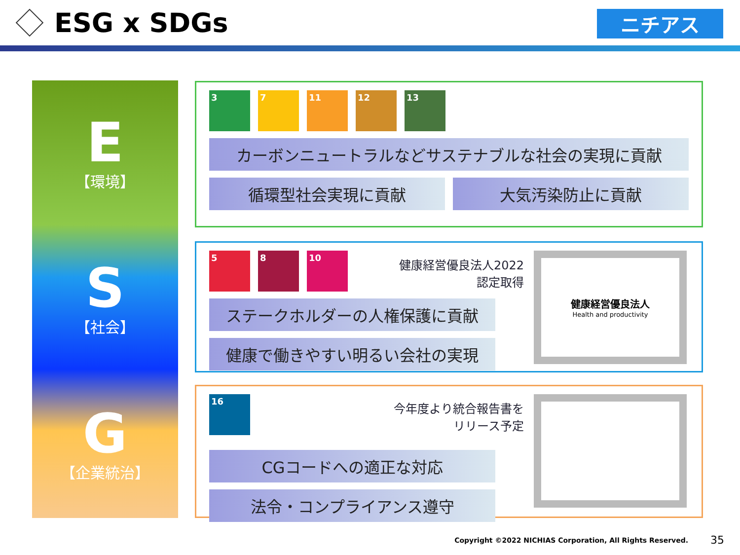ESG x SDGs
ニチアス
E
【環境】
S
【社会】
G
【企業統治】
3 7 11 12 13
カーボンニュートラルなどサステナブルな社会の実現に貢献
循環型社会実現に貢献 大気汚染防止に貢献
5 8 10
健康経営優良法人2022
認定取得
健康経営優良法人
Health and productivity
ステークホルダーの人権保護に貢献
健康で働きやすい明るい会社の実現
16
今年度より統合報告書を
リリース予定
CGコードへの適正な対応
法令・コンプライアンス遵守
Copyright ©2022 NICHIAS Corporation, All Rights Reserved.
35